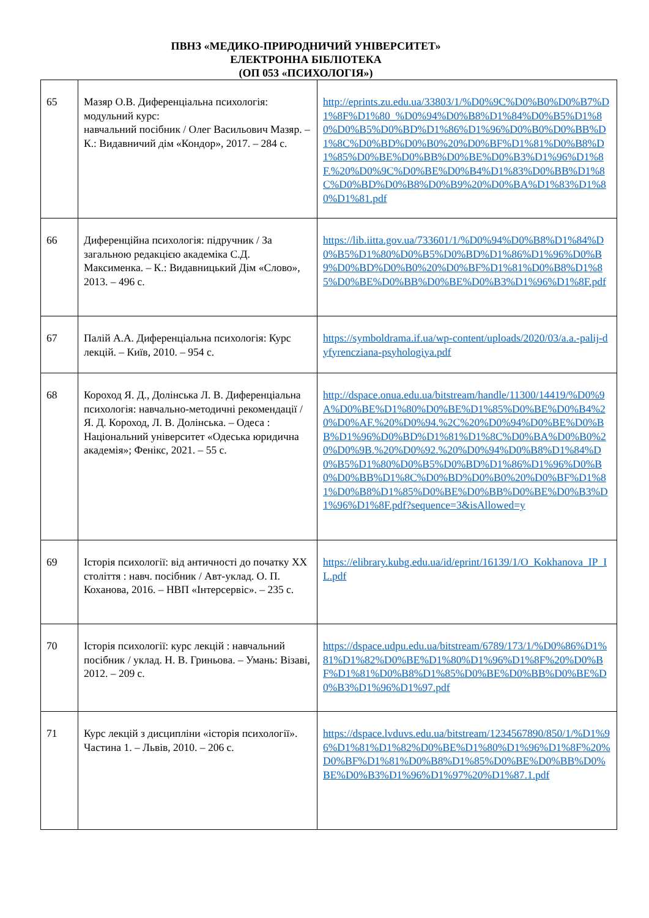ПВНЗ «МЕДИКО-ПРИРОДНИЧИЙ УНІВЕРСИТЕТ»
ЕЛЕКТРОННА БІБЛІОТЕКА
(ОП 053 «ПСИХОЛОГІЯ»)
| 65 | Мазяр О.В. Диференціальна психологія: модульний курс: навчальний посібник / Олег Васильович Мазяр. – К.: Видавничий дім «Кондор», 2017. – 284 с. | http://eprints.zu.edu.ua/33803/1/%D0%9C%D0%B0%D0%B7%D1%8F%D1%80_%D0%94%D0%B8%D1%84%D0%B5%D1%80%D0%B5%D0%BD%D1%86%D1%96%D0%B0%D0%BB%D1%8C%D0%BD%D0%B0%20%D0%BF%D1%81%D0%B8%D1%85%D0%BE%D0%BB%D0%BE%D0%B3%D1%96%D1%8F.%20%D0%9C%D0%BE%D0%B4%D1%83%D0%BB%D1%8C%D0%BD%D0%B8%D0%B9%20%D0%BA%D1%83%D1%80%D1%81.pdf |
| 66 | Диференційна психологія: підручник / За загальною редакцією академіка С.Д. Максименка. – К.: Видавницький Дім «Слово», 2013. – 496 с. | https://lib.iitta.gov.ua/733601/1/%D0%94%D0%B8%D1%84%D0%B5%D1%80%D0%B5%D0%BD%D1%86%D1%96%D0%B9%D0%BD%D0%B0%20%D0%BF%D1%81%D0%B8%D1%85%D0%BE%D0%BB%D0%BE%D0%B3%D1%96%D1%8F.pdf |
| 67 | Палій А.А. Диференціальна психологія: Курс лекцій. – Київ, 2010. – 954 с. | https://symboldrama.if.ua/wp-content/uploads/2020/03/a.a.-palij-dyfyrencziana-psyhologiya.pdf |
| 68 | Короход Я. Д., Долінська Л. В. Диференціальна психологія: навчально-методичні рекомендації / Я. Д. Короход, Л. В. Долінська. – Одеса : Національний університет «Одеська юридична академія»; Фенікс, 2021. – 55 с. | http://dspace.onua.edu.ua/bitstream/handle/11300/14419/%D0%9A%D0%BE%D1%80%D0%BE%D1%85%D0%BE%D0%B4%20%D0%AF.%20%D0%94.%2C%20%D0%94%D0%BE%D0%BB%D1%96%D0%BD%D1%81%D1%8C%D0%BA%D0%B0%20%D0%9B.%20%D0%92.%20%D0%94%D0%B8%D1%84%D0%B5%D1%80%D0%B5%D0%BD%D1%86%D1%96%D0%B0%D0%BB%D1%8C%D0%BD%D0%B0%20%D0%BF%D1%81%D0%B8%D1%85%D0%BE%D0%BB%D0%BE%D0%B3%D1%96%D1%8F.pdf?sequence=3&isAllowed=y |
| 69 | Історія психології: від античності до початку XX століття : навч. посібник / Авт-уклад. О. П. Коханова, 2016. – НВП «Інтерсервіс». – 235 с. | https://elibrary.kubg.edu.ua/id/eprint/16139/1/O_Kokhanova_IP_IL.pdf |
| 70 | Історія психології: курс лекцій : навчальний посібник / уклад. Н. В. Гриньова. – Умань: Візаві, 2012. – 209 с. | https://dspace.udpu.edu.ua/bitstream/6789/173/1/%D0%86%D1%81%D1%82%D0%BE%D1%80%D1%96%D1%8F%20%D0%BF%D1%81%D0%B8%D1%85%D0%BE%D0%BB%D0%BE%D0%B3%D1%96%D1%97.pdf |
| 71 | Курс лекцій з дисципліни «історія психології». Частина 1. – Львів, 2010. – 206 с. | https://dspace.lvduvs.edu.ua/bitstream/1234567890/850/1/%D1%96%D1%81%D1%82%D0%BE%D1%80%D1%96%D1%8F%20%D0%BF%D1%81%D0%B8%D1%85%D0%BE%D0%BB%D0%BE%D0%B3%D1%96%D1%97%20%D1%87.1.pdf |